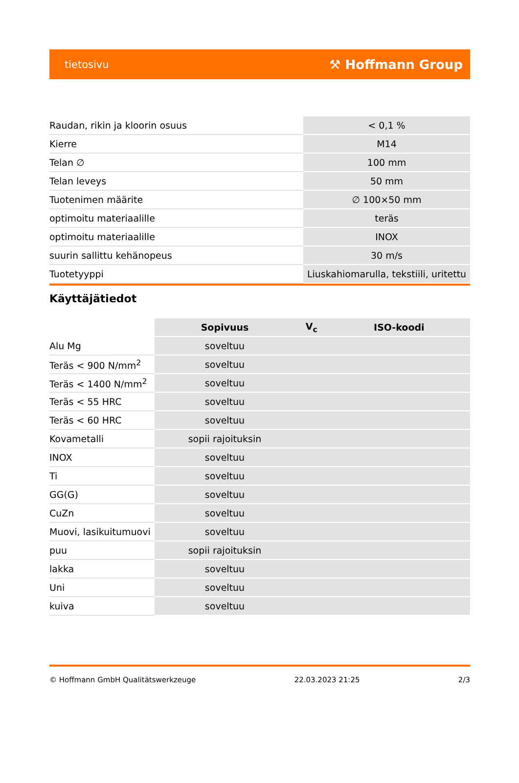tietosivu ⚒ Hoffmann Group
| Raudan, rikin ja kloorin osuus | < 0,1 % |
| Kierre | M14 |
| Telan ∅ | 100 mm |
| Telan leveys | 50 mm |
| Tuotenimen määrite | ∅ 100×50 mm |
| optimoitu materiaalille | teräs |
| optimoitu materiaalille | INOX |
| suurin sallittu kehänopeus | 30 m/s |
| Tuotetyyppi | Liuskahiomarulla, tekstiili, uritettu |
Käyttäjätiedot
| | Sopivuus | V<sub>c</sub> | ISO-koodi |
| --- | --- | --- | --- |
| Alu Mg | soveltuu | | |
| Teräs < 900 N/mm<sup>2</sup> | soveltuu | | |
| Teräs < 1400 N/mm<sup>2</sup> | soveltuu | | |
| Teräs < 55 HRC | soveltuu | | |
| Teräs < 60 HRC | soveltuu | | |
| Kovametalli | sopii rajoituksin | | |
| INOX | soveltuu | | |
| Ti | soveltuu | | |
| GG(G) | soveltuu | | |
| CuZn | soveltuu | | |
| Muovi, lasikuitumuovi | soveltuu | | |
| puu | sopii rajoituksin | | |
| lakka | soveltuu | | |
| Uni | soveltuu | | |
| kuiva | soveltuu | | |
© Hoffmann GmbH Qualitätswerkzeuge 22.03.2023 21:25 2/3